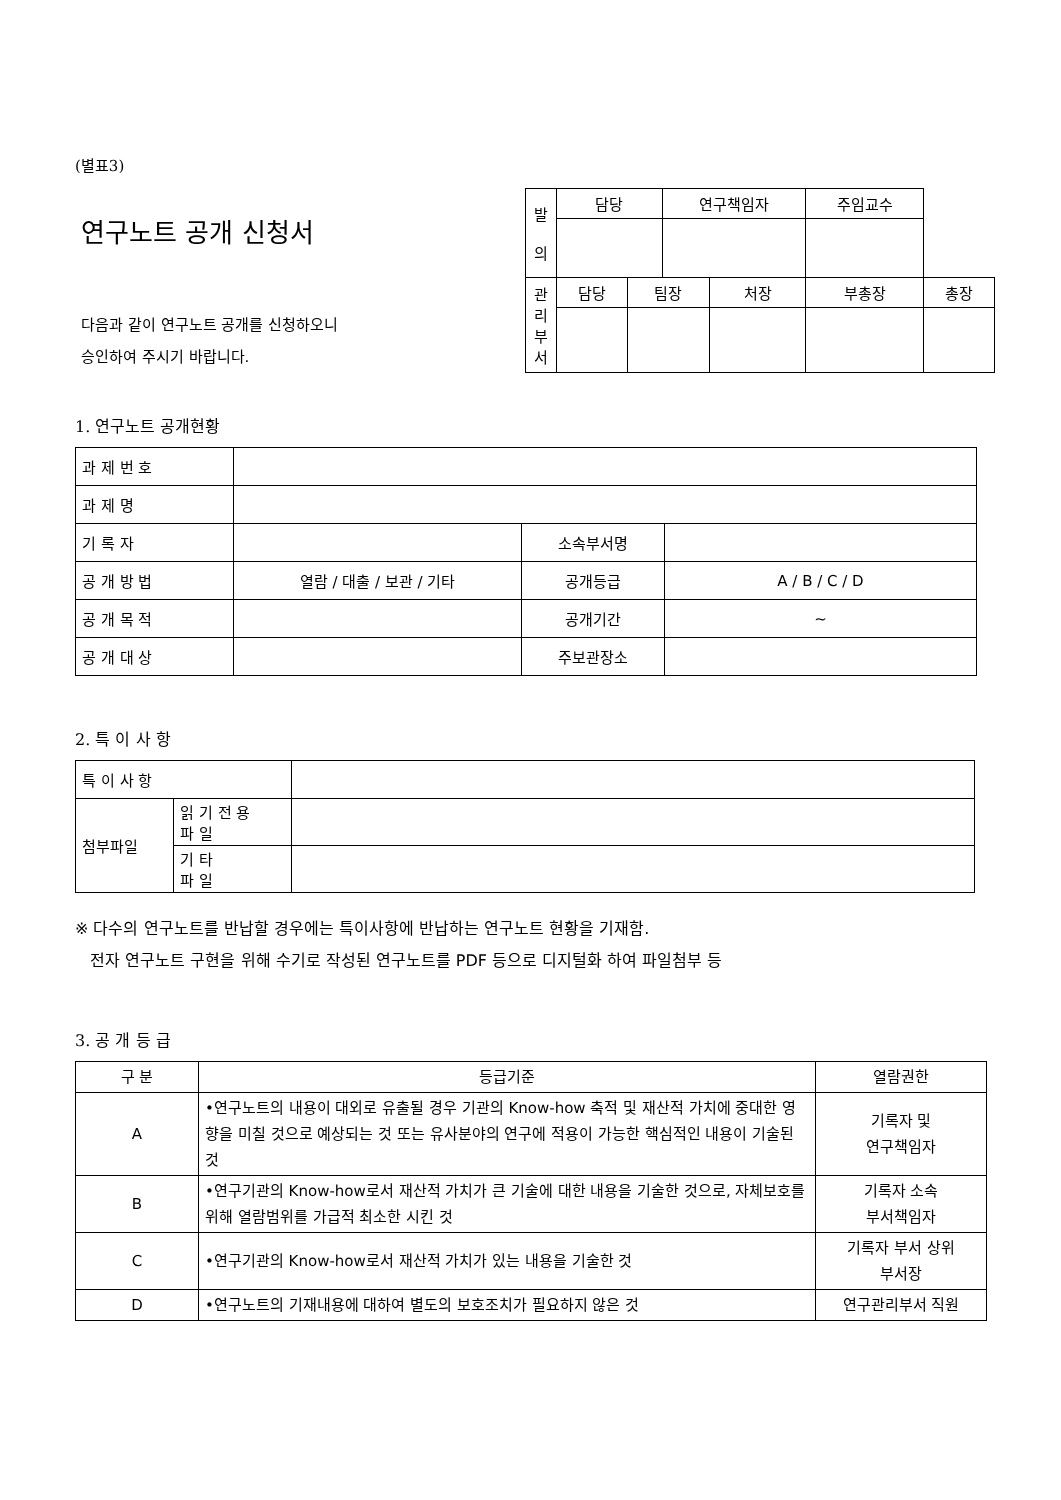(별표3)
연구노트 공개 신청서
다음과 같이 연구노트 공개를 신청하오니
승인하여 주시기 바랍니다.
| 발 의 | 담당 | | 연구책임자 | | 주임교수 | |
| 관 리 부 서 | 담당 | 팀장 | | 처장 | 부총장 | 총장 |
1. 연구노트 공개현황
| 과 제 번 호 | | | |
| 과 제 명 | | | |
| 기 록 자 | | 소속부서명 | |
| 공 개 방 법 | 열람 / 대출 / 보관 / 기타 | 공개등급 | A / B / C / D |
| 공 개 목 적 | | 공개기간 | ~ |
| 공 개 대 상 | | 주보관장소 | |
2. 특 이 사 항
| 특 이 사 항 | | |
| 첨부파일 | 읽 기 전 용 파 일 | |
| | 기 타 파 일 | |
※ 다수의 연구노트를 반납할 경우에는 특이사항에 반납하는 연구노트 현황을 기재함.
전자 연구노트 구현을 위해 수기로 작성된 연구노트를 PDF 등으로 디지털화 하여 파일첨부 등
3. 공 개 등 급
| 구 분 | 등급기준 | 열람권한 |
| A | •연구노트의 내용이 대외로 유출될 경우 기관의 Know-how 축적 및 재산적 가치에 중대한 영향을 미칠 것으로 예상되는 것 또는 유사분야의 연구에 적용이 가능한 핵심적인 내용이 기술된 것 | 기록자 및 연구책임자 |
| B | •연구기관의 Know-how로서 재산적 가치가 큰 기술에 대한 내용을 기술한 것으로, 자체보호를 위해 열람범위를 가급적 최소한 시킨 것 | 기록자 소속 부서책임자 |
| C | •연구기관의 Know-how로서 재산적 가치가 있는 내용을 기술한 것 | 기록자 부서 상위 부서장 |
| D | •연구노트의 기재내용에 대하여 별도의 보호조치가 필요하지 않은 것 | 연구관리부서 직원 |